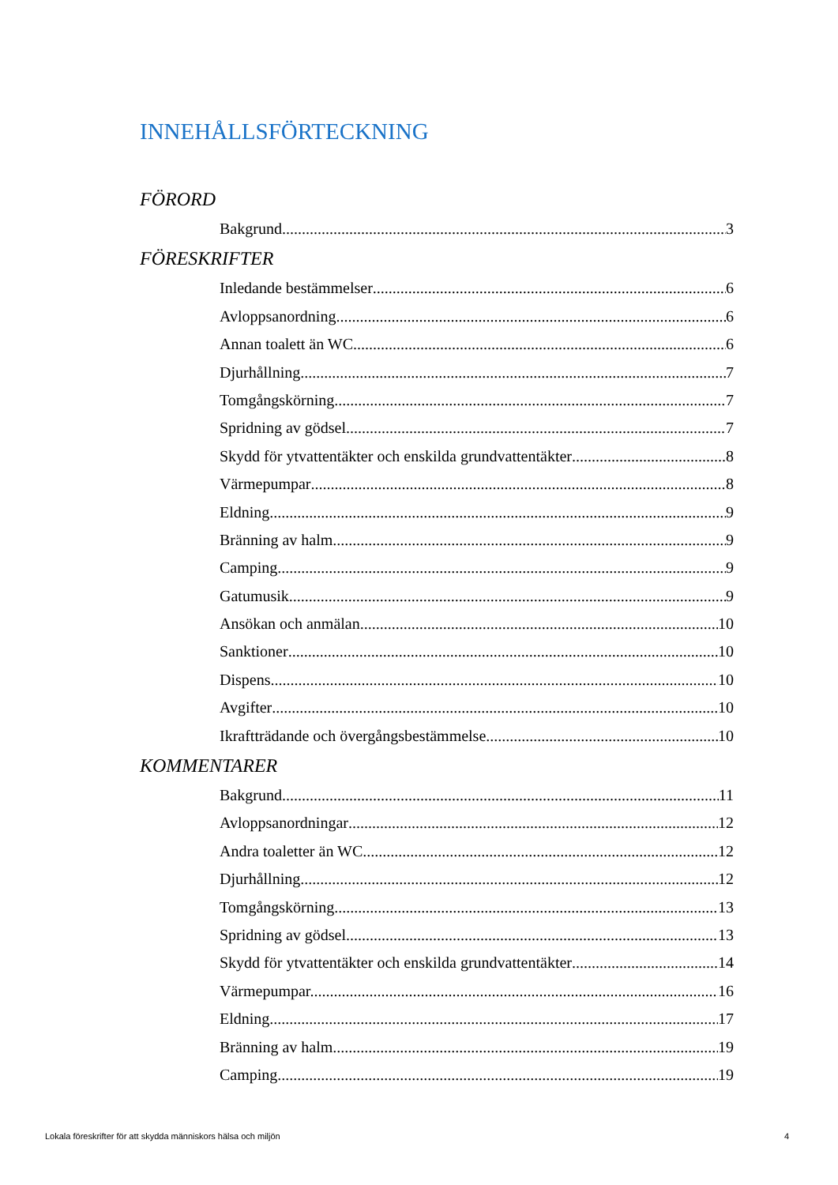INNEHÅLLSFÖRTECKNING
FÖRORD
Bakgrund 3
FÖRESKRIFTER
Inledande bestämmelser 6
Avloppsanordning 6
Annan toalett än WC 6
Djurhållning 7
Tomgångskörning 7
Spridning av gödsel 7
Skydd för ytvattentäkter och enskilda grundvattentäkter 8
Värmepumpar 8
Eldning 9
Bränning av halm 9
Camping 9
Gatumusik 9
Ansökan och anmälan 10
Sanktioner 10
Dispens 10
Avgifter 10
Ikraftträdande och övergångsbestämmelse 10
KOMMENTARER
Bakgrund 11
Avloppsanordningar 12
Andra toaletter än WC 12
Djurhållning 12
Tomgångskörning 13
Spridning av gödsel 13
Skydd för ytvattentäkter och enskilda grundvattentäkter 14
Värmepumpar.. 16
Eldning 17
Bränning av halm 19
Camping 19
Lokala föreskrifter för att skydda människors hälsa och miljön 4